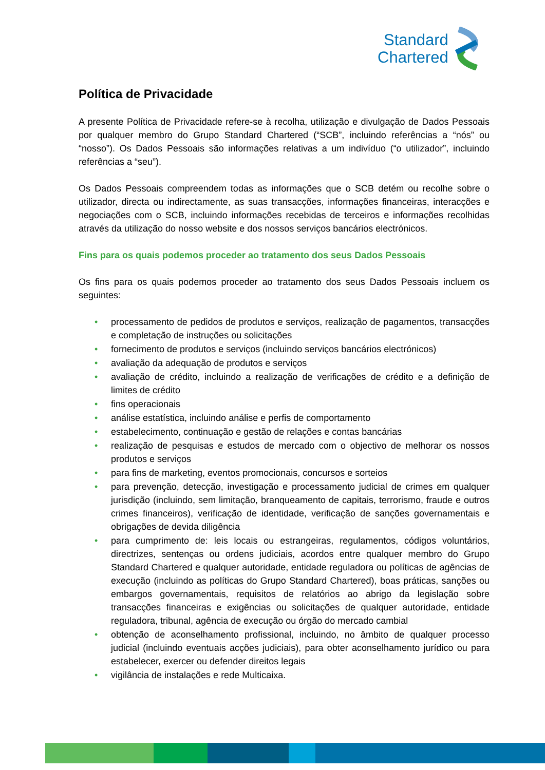Standard
Chartered
Política de Privacidade
A presente Política de Privacidade refere-se à recolha, utilização e divulgação de Dados Pessoais por qualquer membro do Grupo Standard Chartered (“SCB”, incluindo referências a “nós” ou “nosso”). Os Dados Pessoais são informações relativas a um indivíduo (“o utilizador”, incluindo referências a “seu”).
Os Dados Pessoais compreendem todas as informações que o SCB detém ou recolhe sobre o utilizador, directa ou indirectamente, as suas transacções, informações financeiras, interacções e negociações com o SCB, incluindo informações recebidas de terceiros e informações recolhidas através da utilização do nosso website e dos nossos serviços bancários electrónicos.
Fins para os quais podemos proceder ao tratamento dos seus Dados Pessoais
Os fins para os quais podemos proceder ao tratamento dos seus Dados Pessoais incluem os seguintes:
• processamento de pedidos de produtos e serviços, realização de pagamentos, transacções e completação de instruções ou solicitações
• fornecimento de produtos e serviços (incluindo serviços bancários electrónicos)
• avaliação da adequação de produtos e serviços
• avaliação de crédito, incluindo a realização de verificações de crédito e a definição de limites de crédito
• fins operacionais
• análise estatística, incluindo análise e perfis de comportamento
• estabelecimento, continuação e gestão de relações e contas bancárias
• realização de pesquisas e estudos de mercado com o objectivo de melhorar os nossos produtos e serviços
• para fins de marketing, eventos promocionais, concursos e sorteios
• para prevenção, detecção, investigação e processamento judicial de crimes em qualquer jurisdição (incluindo, sem limitação, branqueamento de capitais, terrorismo, fraude e outros crimes financeiros), verificação de identidade, verificação de sanções governamentais e obrigações de devida diligência
• para cumprimento de: leis locais ou estrangeiras, regulamentos, códigos voluntários, directrizes, sentenças ou ordens judiciais, acordos entre qualquer membro do Grupo Standard Chartered e qualquer autoridade, entidade reguladora ou políticas de agências de execução (incluindo as políticas do Grupo Standard Chartered), boas práticas, sanções ou embargos governamentais, requisitos de relatórios ao abrigo da legislação sobre transacções financeiras e exigências ou solicitações de qualquer autoridade, entidade reguladora, tribunal, agência de execução ou órgão do mercado cambial
• obtenção de aconselhamento profissional, incluindo, no âmbito de qualquer processo judicial (incluindo eventuais acções judiciais), para obter aconselhamento jurídico ou para estabelecer, exercer ou defender direitos legais
• vigilância de instalações e rede Multicaixa.